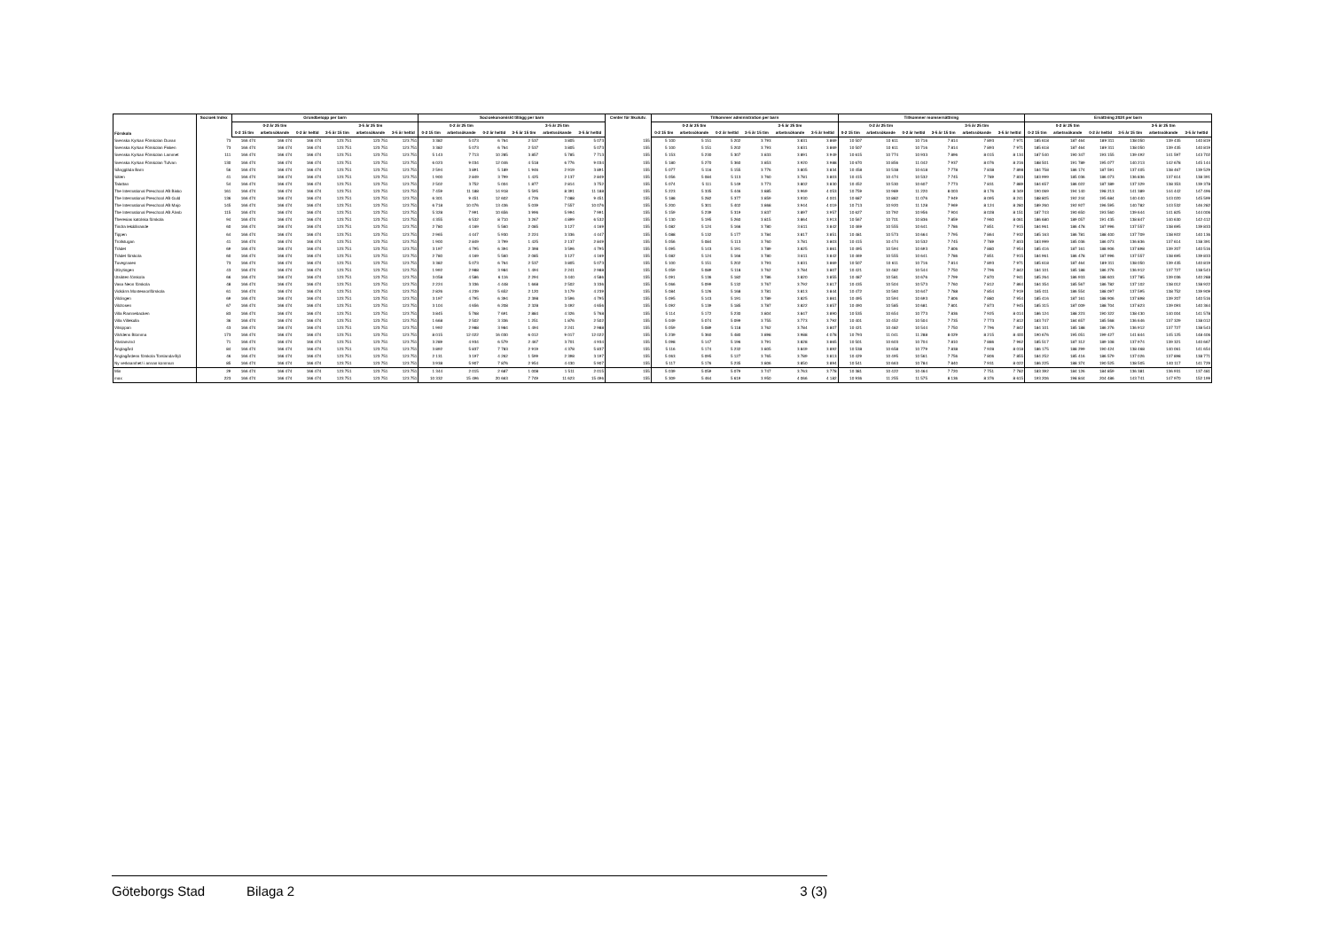| Förskola | Socioek Index | Grundbelopp per barn | | | | | | Socioekonomiskt tillägg per barn | | | | | | Center för Skolutv. | Tillkommer administration per barn | | | | | | Tillkommer momsersättning | | | | | | Ersättning 2024 per barn | | | | | |
| --- | --- | --- | --- | --- | --- | --- | --- | --- | --- | --- | --- | --- | --- | --- | --- | --- | --- | --- | --- | --- | --- | --- | --- | --- | --- | --- | --- | --- | --- | --- | --- | --- |
| | | | 0-2 år 25 tim | | | 3-5 år 25 tim | | | 0-2 år 25 tim | | | 3-5 år 25 tim | | | | 0-2 år 25 tim | | | 3-5 år 25 tim | | | 0-2 år 25 tim | | | 3-5 år 25 tim | | | 0-2 år 25 tim | | | 3-5 år 25 tim | |
| | | 0-2 15 tim | arbetssökande | 0-2 år heltid | 3-5 år 15 tim | arbetssökande | 3-5 år heltid | 0-2 15 tim | arbetssökande | 0-2 år heltid | 3-5 år 15 tim | arbetssökande | 3-5 år heltid | | 0-2 15 tim | arbetssökande | 0-2 år heltid | 3-5 år 15 tim | arbetssökande | 3-5 år heltid | 0-2 15 tim | arbetssökande | 0-2 år heltid | 3-5 år 15 tim | arbetssökande | 3-5 år heltid | 0-2 15 tim | arbetssökande | 0-2 år heltid | 3-5 år 15 tim | arbetssökande | 3-5 år heltid |
| Svenska Kyrkan Förskolan Duvan | 73 | 166 474 | 166 474 | 166 474 | 123 751 | 123 751 | 123 751 | 3 382 | 5 073 | 6 764 | 2 537 | 3 805 | 5 073 | 155 | 5 100 | 5 151 | 5 202 | 3 793 | 3 831 | 3 869 | 10 507 | 10 611 | 10 716 | 7 814 | 7 893 | 7 971 | 185 618 | 187 464 | 189 311 | 138 050 | 139 435 | 140 819 |
| Svenska Kyrkan Förskolan Fisken | 73 | 166 474 | 166 474 | 166 474 | 123 751 | 123 751 | 123 751 | 3 382 | 5 073 | 6 764 | 2 537 | 3 805 | 5 073 | 155 | 5 100 | 5 151 | 5 202 | 3 793 | 3 831 | 3 869 | 10 507 | 10 611 | 10 716 | 7 814 | 7 893 | 7 971 | 185 618 | 187 464 | 189 311 | 138 050 | 139 435 | 140 819 |
| Svenska Kyrkan Förskolan Lammet | 111 | 166 474 | 166 474 | 166 474 | 123 751 | 123 751 | 123 751 | 5 143 | 7 713 | 10 285 | 3 857 | 5 785 | 7 713 | 155 | 5 153 | 5 230 | 5 307 | 3 833 | 3 891 | 3 949 | 10 615 | 10 774 | 10 933 | 7 896 | 8 015 | 8 134 | 187 540 | 190 347 | 193 155 | 139 492 | 141 597 | 143 702 |
| Svenska Kyrkan Förskolan Tufvan | 130 | 166 474 | 166 474 | 166 474 | 123 751 | 123 751 | 123 751 | 6 023 | 9 034 | 12 046 | 4 518 | 6 776 | 9 034 | 155 | 5 180 | 5 270 | 5 360 | 3 853 | 3 920 | 3 988 | 10 670 | 10 856 | 11 042 | 7 937 | 8 076 | 8 216 | 188 501 | 191 789 | 195 077 | 140 213 | 142 678 | 145 144 |
| Sånggläda Barn | 56 | 166 474 | 166 474 | 166 474 | 123 751 | 123 751 | 123 751 | 2 594 | 3 891 | 5 189 | 1 946 | 2 919 | 3 891 | 155 | 5 077 | 5 116 | 5 155 | 3 776 | 3 805 | 3 834 | 10 458 | 10 538 | 10 618 | 7 778 | 7 838 | 7 898 | 184 758 | 186 174 | 187 591 | 137 405 | 138 467 | 139 529 |
| Sälen | 41 | 166 474 | 166 474 | 166 474 | 123 751 | 123 751 | 123 751 | 1 900 | 2 849 | 3 799 | 1 425 | 2 137 | 2 849 | 155 | 5 056 | 5 084 | 5 113 | 3 760 | 3 781 | 3 803 | 10 415 | 10 474 | 10 532 | 7 745 | 7 789 | 7 833 | 183 999 | 185 036 | 186 073 | 136 836 | 137 614 | 138 391 |
| Talattan | 54 | 166 474 | 166 474 | 166 474 | 123 751 | 123 751 | 123 751 | 2 502 | 3 752 | 5 004 | 1 877 | 2 814 | 3 752 | 155 | 5 074 | 5 111 | 5 149 | 3 773 | 3 802 | 3 830 | 10 452 | 10 530 | 10 607 | 7 773 | 7 831 | 7 889 | 184 657 | 186 022 | 187 389 | 137 329 | 138 353 | 139 378 |
| The International Preschool AB Bisko | 161 | 166 474 | 166 474 | 166 474 | 123 751 | 123 751 | 123 751 | 7 459 | 11 188 | 14 918 | 5 595 | 8 391 | 11 188 | 155 | 5 223 | 5 335 | 5 446 | 3 885 | 3 969 | 4 053 | 10 759 | 10 989 | 11 220 | 8 003 | 8 176 | 8 349 | 190 069 | 194 140 | 198 213 | 141 389 | 144 442 | 147 496 |
| The International Preschool AB Guld | 136 | 166 474 | 166 474 | 166 474 | 123 751 | 123 751 | 123 751 | 6 301 | 9 451 | 12 602 | 4 726 | 7 088 | 9 451 | 155 | 5 188 | 5 282 | 5 377 | 3 859 | 3 930 | 4 001 | 10 687 | 10 882 | 11 076 | 7 949 | 8 095 | 8 241 | 188 805 | 192 244 | 195 684 | 140 440 | 143 020 | 145 599 |
| The International Preschool AB Majo | 145 | 166 474 | 166 474 | 166 474 | 123 751 | 123 751 | 123 751 | 6 718 | 10 076 | 13 436 | 5 039 | 7 557 | 10 076 | 155 | 5 200 | 5 301 | 5 402 | 3 868 | 3 944 | 4 019 | 10 713 | 10 920 | 11 128 | 7 969 | 8 124 | 8 280 | 189 260 | 192 927 | 196 595 | 140 782 | 143 532 | 146 282 |
| The International Preschool AB Älvsb | 115 | 166 474 | 166 474 | 166 474 | 123 751 | 123 751 | 123 751 | 5 328 | 7 991 | 10 656 | 3 996 | 5 994 | 7 991 | 155 | 5 159 | 5 239 | 5 319 | 3 837 | 3 897 | 3 957 | 10 627 | 10 792 | 10 956 | 7 904 | 8 028 | 8 151 | 187 743 | 190 650 | 193 560 | 139 644 | 141 825 | 144 006 |
| Theresias katolska förskola | 94 | 166 474 | 166 474 | 166 474 | 123 751 | 123 751 | 123 751 | 4 355 | 6 532 | 8 710 | 3 267 | 4 899 | 6 532 | 155 | 5 130 | 5 195 | 5 260 | 3 815 | 3 864 | 3 913 | 10 567 | 10 701 | 10 836 | 7 859 | 7 960 | 8 061 | 186 680 | 189 057 | 191 435 | 138 847 | 140 630 | 142 412 |
| Tindra lek&lärande | 60 | 166 474 | 166 474 | 166 474 | 123 751 | 123 751 | 123 751 | 2 780 | 4 169 | 5 560 | 2 085 | 3 127 | 4 169 | 155 | 5 082 | 5 124 | 5 166 | 3 780 | 3 811 | 3 842 | 10 469 | 10 555 | 10 641 | 7 786 | 7 851 | 7 915 | 184 961 | 186 478 | 187 996 | 137 557 | 138 695 | 139 833 |
| Tippen | 64 | 166 474 | 166 474 | 166 474 | 123 751 | 123 751 | 123 751 | 2 965 | 4 447 | 5 930 | 2 224 | 3 336 | 4 447 | 155 | 5 088 | 5 132 | 5 177 | 3 784 | 3 817 | 3 851 | 10 481 | 10 573 | 10 664 | 7 795 | 7 864 | 7 932 | 185 163 | 186 781 | 188 400 | 137 709 | 138 922 | 140 136 |
| Trollstugan | 41 | 166 474 | 166 474 | 166 474 | 123 751 | 123 751 | 123 751 | 1 900 | 2 849 | 3 799 | 1 425 | 2 137 | 2 849 | 155 | 5 056 | 5 084 | 5 113 | 3 760 | 3 781 | 3 803 | 10 415 | 10 474 | 10 532 | 7 745 | 7 789 | 7 833 | 183 999 | 185 036 | 186 073 | 136 836 | 137 614 | 138 391 |
| Trädet | 69 | 166 474 | 166 474 | 166 474 | 123 751 | 123 751 | 123 751 | 3 197 | 4 795 | 6 394 | 2 398 | 3 596 | 4 795 | 155 | 5 095 | 5 143 | 5 191 | 3 789 | 3 825 | 3 861 | 10 495 | 10 594 | 10 693 | 7 806 | 7 880 | 7 954 | 185 416 | 187 161 | 188 906 | 137 898 | 139 207 | 140 516 |
| Trädet förskola | 60 | 166 474 | 166 474 | 166 474 | 123 751 | 123 751 | 123 751 | 2 780 | 4 169 | 5 560 | 2 085 | 3 127 | 4 169 | 155 | 5 082 | 5 124 | 5 166 | 3 780 | 3 811 | 3 842 | 10 469 | 10 555 | 10 641 | 7 786 | 7 851 | 7 915 | 184 961 | 186 478 | 187 996 | 137 557 | 138 695 | 139 833 |
| Tuvegranen | 73 | 166 474 | 166 474 | 166 474 | 123 751 | 123 751 | 123 751 | 3 382 | 5 073 | 6 764 | 2 537 | 3 805 | 5 073 | 155 | 5 100 | 5 151 | 5 202 | 3 793 | 3 831 | 3 869 | 10 507 | 10 611 | 10 716 | 7 814 | 7 893 | 7 971 | 185 618 | 187 464 | 189 311 | 138 050 | 139 435 | 140 819 |
| Utbytingen | 43 | 166 474 | 166 474 | 166 474 | 123 751 | 123 751 | 123 751 | 1 992 | 2 988 | 3 984 | 1 494 | 2 241 | 2 988 | 155 | 5 059 | 5 089 | 5 118 | 3 762 | 3 784 | 3 807 | 10 421 | 10 482 | 10 544 | 7 750 | 7 796 | 7 842 | 184 101 | 185 188 | 186 276 | 136 912 | 137 727 | 138 543 |
| Utsikten förskola | 66 | 166 474 | 166 474 | 166 474 | 123 751 | 123 751 | 123 751 | 3 058 | 4 586 | 6 116 | 2 294 | 3 440 | 4 586 | 155 | 5 091 | 5 136 | 5 182 | 3 786 | 3 820 | 3 855 | 10 487 | 10 581 | 10 676 | 7 799 | 7 870 | 7 941 | 185 264 | 186 933 | 188 603 | 137 785 | 139 036 | 140 288 |
| Vasa Neon förskola | 48 | 166 474 | 166 474 | 166 474 | 123 751 | 123 751 | 123 751 | 2 224 | 3 336 | 4 448 | 1 668 | 2 502 | 3 336 | 155 | 5 066 | 5 099 | 5 132 | 3 767 | 3 792 | 3 817 | 10 435 | 10 504 | 10 573 | 7 760 | 7 812 | 7 864 | 184 354 | 185 567 | 186 782 | 137 102 | 138 012 | 138 922 |
| Vidkärrs Montessoriförskola | 61 | 166 474 | 166 474 | 166 474 | 123 751 | 123 751 | 123 751 | 2 826 | 4 239 | 5 652 | 2 120 | 3 179 | 4 239 | 155 | 5 084 | 5 126 | 5 168 | 3 781 | 3 813 | 3 844 | 10 472 | 10 560 | 10 647 | 7 788 | 7 854 | 7 919 | 185 011 | 186 554 | 188 097 | 137 595 | 138 752 | 139 909 |
| Vildingen | 69 | 166 474 | 166 474 | 166 474 | 123 751 | 123 751 | 123 751 | 3 197 | 4 795 | 6 394 | 2 398 | 3 596 | 4 795 | 155 | 5 095 | 5 143 | 5 191 | 3 789 | 3 825 | 3 861 | 10 495 | 10 594 | 10 693 | 7 806 | 7 880 | 7 954 | 185 416 | 187 161 | 188 906 | 137 898 | 139 207 | 140 516 |
| Vildrosen | 67 | 166 474 | 166 474 | 166 474 | 123 751 | 123 751 | 123 751 | 3 104 | 4 656 | 6 208 | 2 328 | 3 492 | 4 656 | 155 | 5 092 | 5 139 | 5 185 | 3 787 | 3 822 | 3 857 | 10 490 | 10 585 | 10 681 | 7 801 | 7 873 | 7 945 | 185 315 | 187 009 | 188 704 | 137 823 | 139 093 | 140 364 |
| Villa Ramnebacken | 83 | 166 474 | 166 474 | 166 474 | 123 751 | 123 751 | 123 751 | 3 845 | 5 768 | 7 691 | 2 884 | 4 326 | 5 768 | 155 | 5 114 | 5 172 | 5 230 | 3 804 | 3 847 | 3 890 | 10 535 | 10 654 | 10 773 | 7 836 | 7 925 | 8 014 | 186 124 | 188 223 | 190 322 | 138 430 | 140 004 | 141 578 |
| Villa Villekulla | 36 | 166 474 | 166 474 | 166 474 | 123 751 | 123 751 | 123 751 | 1 668 | 2 502 | 3 336 | 1 251 | 1 876 | 2 502 | 155 | 5 049 | 5 074 | 5 099 | 3 755 | 3 773 | 3 792 | 10 401 | 10 452 | 10 504 | 7 735 | 7 773 | 7 812 | 183 747 | 184 657 | 185 568 | 136 646 | 137 329 | 138 012 |
| Vitsippan | 43 | 166 474 | 166 474 | 166 474 | 123 751 | 123 751 | 123 751 | 1 992 | 2 988 | 3 984 | 1 494 | 2 241 | 2 988 | 155 | 5 059 | 5 089 | 5 118 | 3 762 | 3 784 | 3 807 | 10 421 | 10 482 | 10 544 | 7 750 | 7 796 | 7 842 | 184 101 | 185 188 | 186 276 | 136 912 | 137 727 | 138 543 |
| Världens Blomma | 173 | 166 474 | 166 474 | 166 474 | 123 751 | 123 751 | 123 751 | 8 015 | 12 022 | 16 030 | 6 012 | 9 017 | 12 022 | 155 | 5 239 | 5 360 | 5 480 | 3 898 | 3 988 | 4 078 | 10 793 | 11 041 | 11 288 | 8 029 | 8 215 | 8 400 | 190 676 | 195 051 | 199 427 | 141 844 | 145 125 | 148 406 |
| Västanvind | 71 | 166 474 | 166 474 | 166 474 | 123 751 | 123 751 | 123 751 | 3 289 | 4 934 | 6 579 | 2 467 | 3 701 | 4 934 | 155 | 5 098 | 5 147 | 5 196 | 3 791 | 3 828 | 3 865 | 10 501 | 10 603 | 10 704 | 7 810 | 7 886 | 7 962 | 185 517 | 187 312 | 189 108 | 137 974 | 139 321 | 140 667 |
| Änglagård | 84 | 166 474 | 166 474 | 166 474 | 123 751 | 123 751 | 123 751 | 3 892 | 5 837 | 7 783 | 2 919 | 4 378 | 5 837 | 155 | 5 116 | 5 174 | 5 232 | 3 805 | 3 849 | 3 892 | 10 538 | 10 658 | 10 779 | 7 838 | 7 928 | 8 018 | 186 175 | 188 299 | 190 424 | 138 468 | 140 061 | 141 654 |
| Änglagårdens förskola Torslanda-Bjö | 46 | 166 474 | 166 474 | 166 474 | 123 751 | 123 751 | 123 751 | 2 131 | 3 197 | 4 262 | 1 599 | 2 398 | 3 197 | 155 | 5 063 | 5 095 | 5 127 | 3 765 | 3 789 | 3 813 | 10 429 | 10 495 | 10 561 | 7 756 | 7 806 | 7 855 | 184 252 | 185 416 | 186 579 | 137 026 | 137 898 | 138 771 |
| Ny verksamhet/ i annan kommun | 85 | 166 474 | 166 474 | 166 474 | 123 751 | 123 751 | 123 751 | 3 938 | 5 907 | 7 876 | 2 954 | 4 430 | 5 907 | 155 | 5 117 | 5 176 | 5 235 | 3 806 | 3 850 | 3 894 | 10 541 | 10 663 | 10 784 | 7 840 | 7 931 | 8 022 | 186 225 | 188 374 | 190 525 | 138 505 | 140 117 | 141 729 |
| Min | 29 | 166 474 | 166 474 | 166 474 | 123 751 | 123 751 | 123 751 | 1 344 | 2 015 | 2 687 | 1 008 | 1 511 | 2 015 | 155 | 5 039 | 5 059 | 5 079 | 3 747 | 3 763 | 3 778 | 10 381 | 10 422 | 10 464 | 7 720 | 7 751 | 7 782 | 183 392 | 184 126 | 184 859 | 136 381 | 136 931 | 137 481 |
| max | 223 | 166 474 | 166 474 | 166 474 | 123 751 | 123 751 | 123 751 | 10 332 | 15 496 | 20 663 | 7 749 | 11 623 | 15 496 | 155 | 5 309 | 5 464 | 5 619 | 3 950 | 4 066 | 4 182 | 10 936 | 11 255 | 11 575 | 8 136 | 8 376 | 8 615 | 193 206 | 198 844 | 204 486 | 143 741 | 147 970 | 152 199 |
Göteborgs Stad Bilaga 2 3 (3)